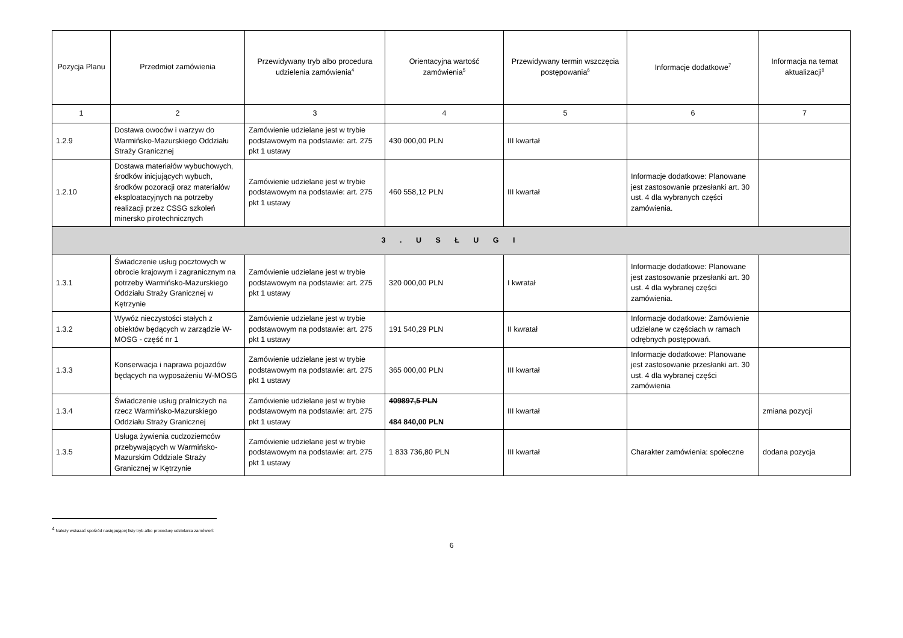| Pozycja Planu | Przedmiot zamówienia | Przewidywany tryb albo procedura udzielenia zamówienia<sup>4</sup> | Orientacyjna wartość zamówienia<sup>5</sup> | Przewidywany termin wszczęcia postępowania<sup>6</sup> | Informacje dodatkowe<sup>7</sup> | Informacja na temat aktualizacji<sup>8</sup> |
| --- | --- | --- | --- | --- | --- | --- |
| 1 | 2 | 3 | 4 | 5 | 6 | 7 |
| 1.2.9 | Dostawa owoców i warzyw do Warmińsko-Mazurskiego Oddziału Straży Granicznej | Zamówienie udzielane jest w trybie podstawowym na podstawie: art. 275 pkt 1 ustawy | 430 000,00 PLN | III kwartał | | |
| 1.2.10 | Dostawa materiałów wybuchowych, środków inicjujących wybuch, środków pozoracji oraz materiałów eksploatacyjnych na potrzeby realizacji przez CSSG szkoleń minersko pirotechnicznych | Zamówienie udzielane jest w trybie podstawowym na podstawie: art. 275 pkt 1 ustawy | 460 558,12 PLN | III kwartał | Informacje dodatkowe: Planowane jest zastosowanie przesłanki art. 30 ust. 4 dla wybranych części zamówienia. | |
| 3 . U S Ł U G I | | | | | | |
| 1.3.1 | Świadczenie usług pocztowych w obrocie krajowym i zagranicznym na potrzeby Warmińsko-Mazurskiego Oddziału Straży Granicznej w Kętrzynie | Zamówienie udzielane jest w trybie podstawowym na podstawie: art. 275 pkt 1 ustawy | 320 000,00 PLN | I kwratał | Informacje dodatkowe: Planowane jest zastosowanie przesłanki art. 30 ust. 4 dla wybranej części zamówienia. | |
| 1.3.2 | Wywóz nieczystości stałych z obiektów będących w zarządzie W-MOSG - część nr 1 | Zamówienie udzielane jest w trybie podstawowym na podstawie: art. 275 pkt 1 ustawy | 191 540,29 PLN | II kwratał | Informacje dodatkowe: Zamówienie udzielane w częściach w ramach odrębnych postępowań. | |
| 1.3.3 | Konserwacja i naprawa pojazdów będących na wyposażeniu W-MOSG | Zamówienie udzielane jest w trybie podstawowym na podstawie: art. 275 pkt 1 ustawy | 365 000,00 PLN | III kwartał | Informacje dodatkowe: Planowane jest zastosowanie przesłanki art. 30 ust. 4 dla wybranej części zamówienia | |
| 1.3.4 | Świadczenie usług pralniczych na rzecz Warmińsko-Mazurskiego Oddziału Straży Granicznej | Zamówienie udzielane jest w trybie podstawowym na podstawie: art. 275 pkt 1 ustawy | 409897,5 PLN 484 840,00 PLN | III kwartał | | zmiana pozycji |
| 1.3.5 | Usługa żywienia cudzoziemców przebywających w Warmińsko-Mazurskim Oddziale Straży Granicznej w Kętrzynie | Zamówienie udzielane jest w trybie podstawowym na podstawie: art. 275 pkt 1 ustawy | 1 833 736,80 PLN | III kwartał | Charakter zamówienia: społeczne | dodana pozycja |
<sup>4</sup> Należy wskazać spośród następującej listy tryb albo procedurę udzielania zamówień:
6